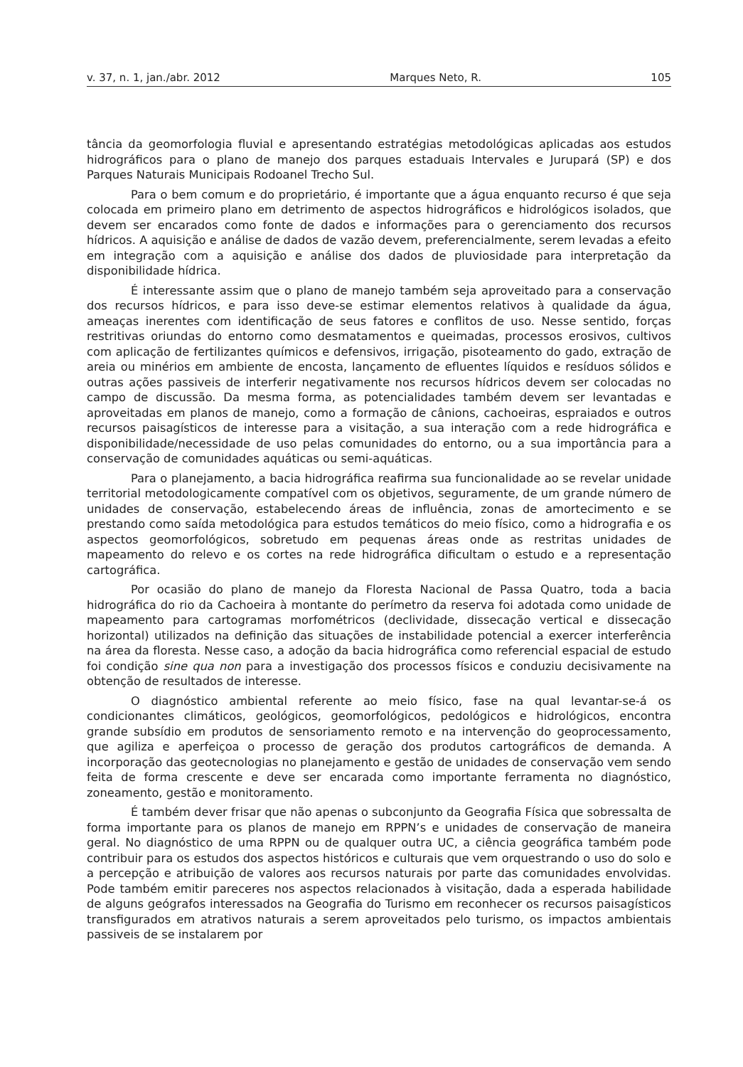v. 37, n. 1, jan./abr. 2012 Marques Neto, R. 105
tância da geomorfologia fluvial e apresentando estratégias metodológicas aplicadas aos estudos hidrográficos para o plano de manejo dos parques estaduais Intervales e Jurupará (SP) e dos Parques Naturais Municipais Rodoanel Trecho Sul.
Para o bem comum e do proprietário, é importante que a água enquanto recurso é que seja colocada em primeiro plano em detrimento de aspectos hidrográficos e hidrológicos isolados, que devem ser encarados como fonte de dados e informações para o gerenciamento dos recursos hídricos. A aquisição e análise de dados de vazão devem, preferencialmente, serem levadas a efeito em integração com a aquisição e análise dos dados de pluviosidade para interpretação da disponibilidade hídrica.
É interessante assim que o plano de manejo também seja aproveitado para a conservação dos recursos hídricos, e para isso deve-se estimar elementos relativos à qualidade da água, ameaças inerentes com identificação de seus fatores e conflitos de uso. Nesse sentido, forças restritivas oriundas do entorno como desmatamentos e queimadas, processos erosivos, cultivos com aplicação de fertilizantes químicos e defensivos, irrigação, pisoteamento do gado, extração de areia ou minérios em ambiente de encosta, lançamento de efluentes líquidos e resíduos sólidos e outras ações passiveis de interferir negativamente nos recursos hídricos devem ser colocadas no campo de discussão. Da mesma forma, as potencialidades também devem ser levantadas e aproveitadas em planos de manejo, como a formação de cânions, cachoeiras, espraiados e outros recursos paisagísticos de interesse para a visitação, a sua interação com a rede hidrográfica e disponibilidade/necessidade de uso pelas comunidades do entorno, ou a sua importância para a conservação de comunidades aquáticas ou semi-aquáticas.
Para o planejamento, a bacia hidrográfica reafirma sua funcionalidade ao se revelar unidade territorial metodologicamente compatível com os objetivos, seguramente, de um grande número de unidades de conservação, estabelecendo áreas de influência, zonas de amortecimento e se prestando como saída metodológica para estudos temáticos do meio físico, como a hidrografia e os aspectos geomorfológicos, sobretudo em pequenas áreas onde as restritas unidades de mapeamento do relevo e os cortes na rede hidrográfica dificultam o estudo e a representação cartográfica.
Por ocasião do plano de manejo da Floresta Nacional de Passa Quatro, toda a bacia hidrográfica do rio da Cachoeira à montante do perímetro da reserva foi adotada como unidade de mapeamento para cartogramas morfométricos (declividade, dissecação vertical e dissecação horizontal) utilizados na definição das situações de instabilidade potencial a exercer interferência na área da floresta. Nesse caso, a adoção da bacia hidrográfica como referencial espacial de estudo foi condição sine qua non para a investigação dos processos físicos e conduziu decisivamente na obtenção de resultados de interesse.
O diagnóstico ambiental referente ao meio físico, fase na qual levantar-se-á os condicionantes climáticos, geológicos, geomorfológicos, pedológicos e hidrológicos, encontra grande subsídio em produtos de sensoriamento remoto e na intervenção do geoprocessamento, que agiliza e aperfeiçoa o processo de geração dos produtos cartográficos de demanda. A incorporação das geotecnologias no planejamento e gestão de unidades de conservação vem sendo feita de forma crescente e deve ser encarada como importante ferramenta no diagnóstico, zoneamento, gestão e monitoramento.
É também dever frisar que não apenas o subconjunto da Geografia Física que sobressalta de forma importante para os planos de manejo em RPPN’s e unidades de conservação de maneira geral. No diagnóstico de uma RPPN ou de qualquer outra UC, a ciência geográfica também pode contribuir para os estudos dos aspectos históricos e culturais que vem orquestrando o uso do solo e a percepção e atribuição de valores aos recursos naturais por parte das comunidades envolvidas. Pode também emitir pareceres nos aspectos relacionados à visitação, dada a esperada habilidade de alguns geógrafos interessados na Geografia do Turismo em reconhecer os recursos paisagísticos transfigurados em atrativos naturais a serem aproveitados pelo turismo, os impactos ambientais passiveis de se instalarem por